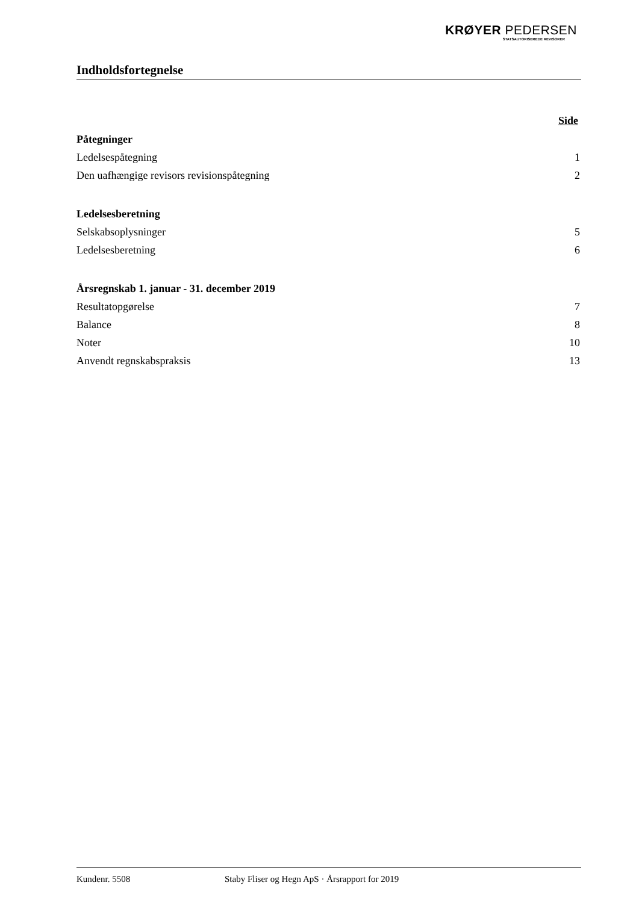KRØYER PEDERSEN
STATSAUTORISEREDE REVISORER
Indholdsfortegnelse
Side
Påtegninger
Ledelsespåtegning 1
Den uafhængige revisors revisionspåtegning 2
Ledelsesberetning
Selskabsoplysninger 5
Ledelsesberetning 6
Årsregnskab 1. januar - 31. december 2019
Resultatopgørelse 7
Balance 8
Noter 10
Anvendt regnskabspraksis 13
Kundenr. 5508 Staby Fliser og Hegn ApS · Årsrapport for 2019